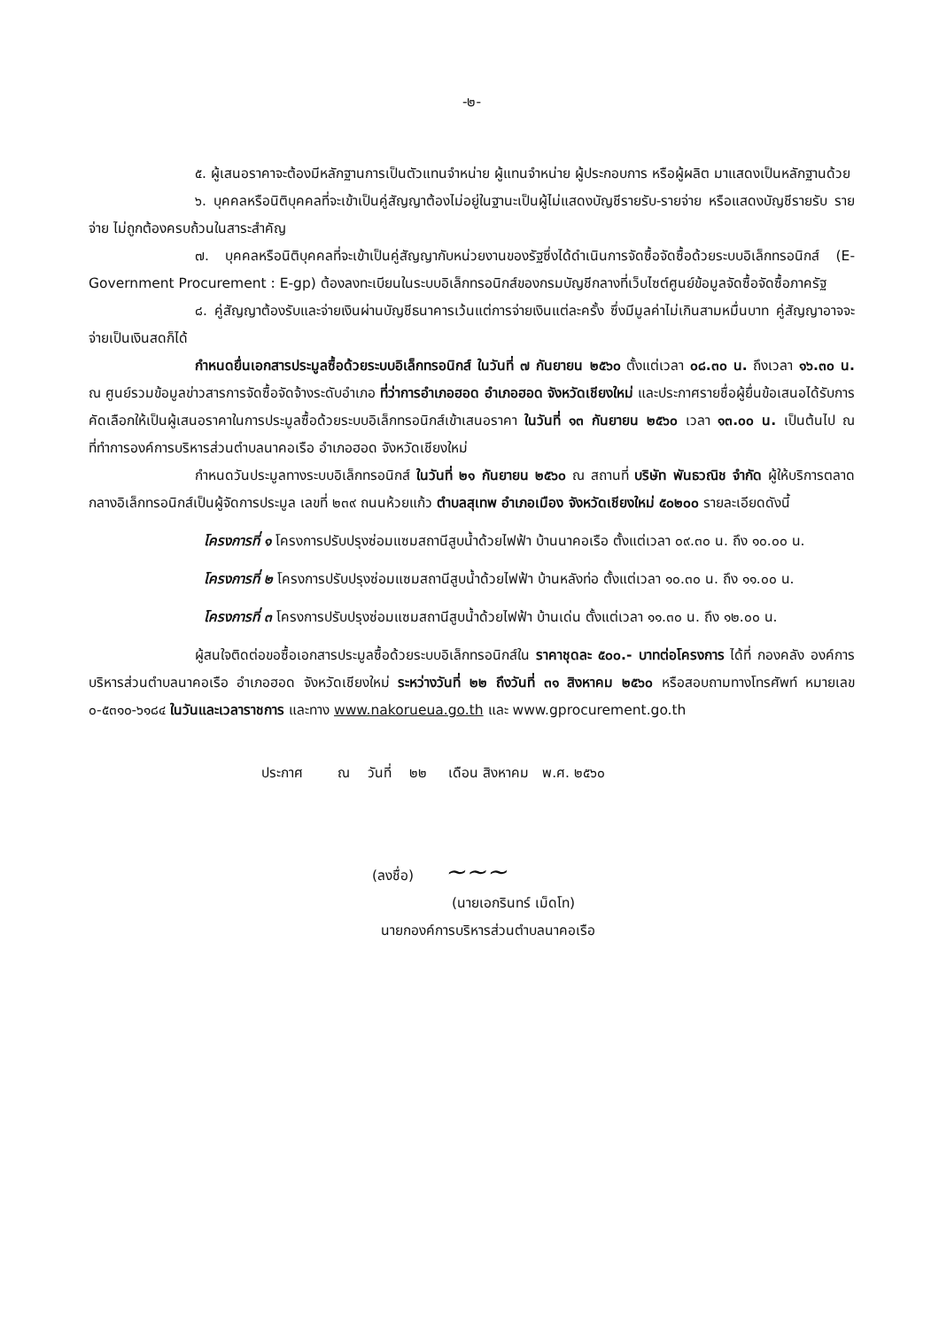-๒-
๕. ผู้เสนอราคาจะต้องมีหลักฐานการเป็นตัวแทนจำหน่าย ผู้แทนจำหน่าย ผู้ประกอบการ หรือผู้ผลิต มาแสดงเป็นหลักฐานด้วย
๖. บุคคลหรือนิติบุคคลที่จะเข้าเป็นคู่สัญญาต้องไม่อยู่ในฐานะเป็นผู้ไม่แสดงบัญชีรายรับ-รายจ่าย หรือแสดงบัญชีรายรับ รายจ่าย ไม่ถูกต้องครบถ้วนในสาระสำคัญ
๗. บุคคลหรือนิติบุคคลที่จะเข้าเป็นคู่สัญญากับหน่วยงานของรัฐซึ่งได้ดำเนินการจัดซื้อจัดซื้อด้วยระบบอิเล็กทรอนิกส์ (E-Government Procurement : E-gp) ต้องลงทะเบียนในระบบอิเล็กทรอนิกส์ของกรมบัญชีกลางที่เว็บไซต์ศูนย์ข้อมูลจัดซื้อจัดซื้อภาครัฐ
๘. คู่สัญญาต้องรับและจ่ายเงินผ่านบัญชีธนาคารเว้นแต่การจ่ายเงินแต่ละครั้ง ซึ่งมีมูลค่าไม่เกินสามหมื่นบาท คู่สัญญาอาจจะจ่ายเป็นเงินสดก็ได้
กำหนดยื่นเอกสารประมูลซื้อด้วยระบบอิเล็กทรอนิกส์ ในวันที่ ๗ กันยายน ๒๕๖๐ ตั้งแต่เวลา ๐๘.๓๐ น. ถึงเวลา ๑๖.๓๐ น. ณ ศูนย์รวมข้อมูลข่าวสารการจัดซื้อจัดจ้างระดับอำเภอ ที่ว่าการอำเภอฮอด อำเภอฮอด จังหวัดเชียงใหม่ และประกาศรายชื่อผู้ยื่นข้อเสนอได้รับการคัดเลือกให้เป็นผู้เสนอราคาในการประมูลซื้อด้วยระบบอิเล็กทรอนิกส์เข้าเสนอราคา ในวันที่ ๑๓ กันยายน ๒๕๖๐ เวลา ๑๓.๐๐ น. เป็นต้นไป ณ ที่ทำการองค์การบริหารส่วนตำบลนาคอเรือ อำเภอฮอด จังหวัดเชียงใหม่
กำหนดวันประมูลทางระบบอิเล็กทรอนิกส์ ในวันที่ ๒๑ กันยายน ๒๕๖๐ ณ สถานที่ บริษัท พันธวณิช จำกัด ผู้ให้บริการตลาดกลางอิเล็กทรอนิกส์เป็นผู้จัดการประมูล เลขที่ ๒๓๙ ถนนห้วยแก้ว ตำบลสุเทพ อำเภอเมือง จังหวัดเชียงใหม่ ๕๐๒๐๐ รายละเอียดดังนี้
โครงการที่ ๑ โครงการปรับปรุงซ่อมแซมสถานีสูบน้ำด้วยไฟฟ้า บ้านนาคอเรือ ตั้งแต่เวลา ๐๙.๓๐ น. ถึง ๑๐.๐๐ น.
โครงการที่ ๒ โครงการปรับปรุงซ่อมแซมสถานีสูบน้ำด้วยไฟฟ้า บ้านหลังท่อ ตั้งแต่เวลา ๑๐.๓๐ น. ถึง ๑๑.๐๐ น.
โครงการที่ ๓ โครงการปรับปรุงซ่อมแซมสถานีสูบน้ำด้วยไฟฟ้า บ้านเด่น ตั้งแต่เวลา ๑๑.๓๐ น. ถึง ๑๒.๐๐ น.
ผู้สนใจติดต่อขอซื้อเอกสารประมูลซื้อด้วยระบบอิเล็กทรอนิกส์ใน ราคาชุดละ ๕๐๐.- บาทต่อโครงการ ได้ที่ กองคลัง องค์การบริหารส่วนตำบลนาคอเรือ อำเภอฮอด จังหวัดเชียงใหม่ ระหว่างวันที่ ๒๒ ถึงวันที่ ๓๑ สิงหาคม ๒๕๖๐ หรือสอบถามทางโทรศัพท์ หมายเลข ๐-๕๓๑๐-๖๑๘๔ ในวันและเวลาราชการ และทาง www.nakorueua.go.th และ www.gprocurement.go.th
ประกาศ ณ วันที่ ๒๒ เดือน สิงหาคม พ.ศ. ๒๕๖๐
(ลงชื่อ) ~~~
(นายเอกรินทร์ เม็ดโท)
นายกองค์การบริหารส่วนตำบลนาคอเรือ